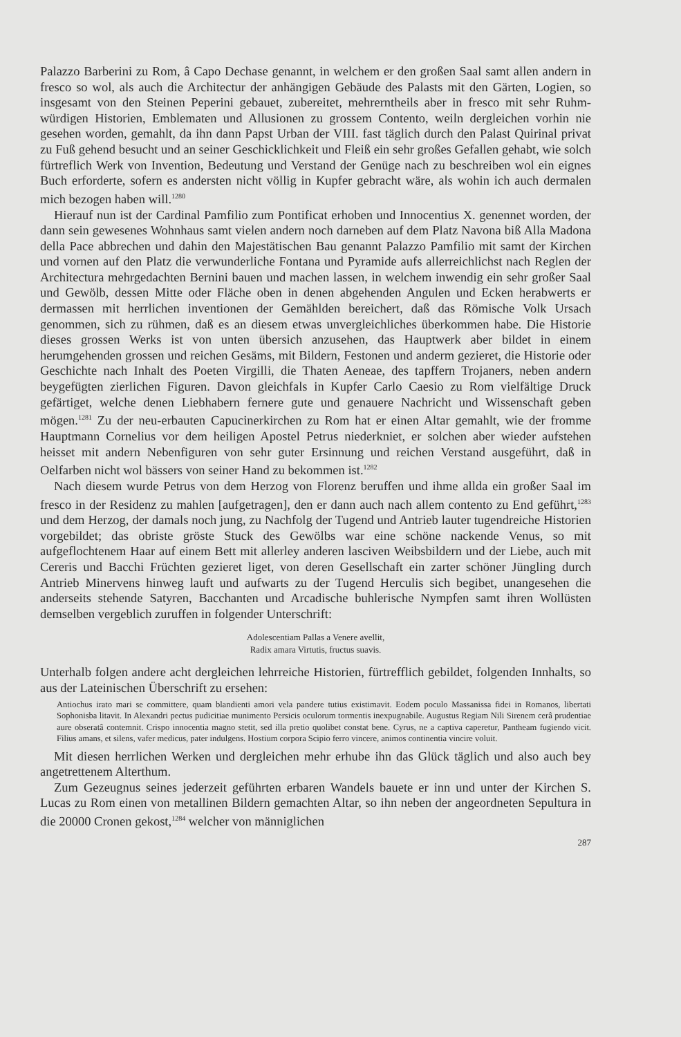Palazzo Barberini zu Rom, â Capo Dechase genannt, in welchem er den großen Saal samt allen andern in fresco so wol, als auch die Architectur der anhängigen Gebäude des Palasts mit den Gärten, Logien, so insgesamt von den Steinen Peperini gebauet, zubereitet, mehrerntheils aber in fresco mit sehr Ruhm-würdigen Historien, Emblematen und Allusionen zu grossem Contento, weiln dergleichen vorhin nie gesehen worden, gemahlt, da ihn dann Papst Urban der VIII. fast täglich durch den Palast Quirinal privat zu Fuß gehend besucht und an seiner Geschicklichkeit und Fleiß ein sehr großes Gefallen gehabt, wie solch fürtreflich Werk von Invention, Bedeutung und Verstand der Genüge nach zu beschreiben wol ein eignes Buch erforderte, sofern es andersten nicht völlig in Kupfer gebracht wäre, als wohin ich auch dermalen mich bezogen haben will.<sup>1280</sup>
Hierauf nun ist der Cardinal Pamfilio zum Pontificat erhoben und Innocentius X. genennet worden, der dann sein gewesenes Wohnhaus samt vielen andern noch darneben auf dem Platz Navona biß Alla Madona della Pace abbrechen und dahin den Majestätischen Bau genannt Palazzo Pamfilio mit samt der Kirchen und vornen auf den Platz die verwunderliche Fontana und Pyramide aufs allerreichlichst nach Reglen der Architectura mehrgedachten Bernini bauen und machen lassen, in welchem inwendig ein sehr großer Saal und Gewölb, dessen Mitte oder Fläche oben in denen abgehenden Angulen und Ecken herabwerts er dermassen mit herrlichen inventionen der Gemählden bereichert, daß das Römische Volk Ursach genommen, sich zu rühmen, daß es an diesem etwas unvergleichliches überkommen habe. Die Historie dieses grossen Werks ist von unten übersich anzusehen, das Hauptwerk aber bildet in einem herumgehenden grossen und reichen Gesäms, mit Bildern, Festonen und anderm gezieret, die Historie oder Geschichte nach Inhalt des Poeten Virgilli, die Thaten Aeneae, des tapffern Trojaners, neben andern beygefügten zierlichen Figuren. Davon gleichfals in Kupfer Carlo Caesio zu Rom vielfältige Druck gefärtiget, welche denen Liebhabern fernere gute und genauere Nachricht und Wissenschaft geben mögen.<sup>1281</sup> Zu der neu-erbauten Capucinerkirchen zu Rom hat er einen Altar gemahlt, wie der fromme Hauptmann Cornelius vor dem heiligen Apostel Petrus niederkniet, er solchen aber wieder aufstehen heisset mit andern Nebenfiguren von sehr guter Ersinnung und reichen Verstand ausgeführt, daß in Oelfarben nicht wol bässers von seiner Hand zu bekommen ist.<sup>1282</sup>
Nach diesem wurde Petrus von dem Herzog von Florenz beruffen und ihme allda ein großer Saal im fresco in der Residenz zu mahlen [aufgetragen], den er dann auch nach allem contento zu End geführt,<sup>1283</sup> und dem Herzog, der damals noch jung, zu Nachfolg der Tugend und Antrieb lauter tugendreiche Historien vorgebildet; das obriste gröste Stuck des Gewölbs war eine schöne nackende Venus, so mit aufgeflochtenem Haar auf einem Bett mit allerley anderen lasciven Weibsbildern und der Liebe, auch mit Cereris und Bacchi Früchten gezieret liget, von deren Gesellschaft ein zarter schöner Jüngling durch Antrieb Minervens hinweg lauft und aufwarts zu der Tugend Herculis sich begibet, unangesehen die anderseits stehende Satyren, Bacchanten und Arcadische buhlerische Nympfen samt ihren Wollüsten demselben vergeblich zuruffen in folgender Unterschrift:
Adolescentiam Pallas a Venere avellit,
Radix amara Virtutis, fructus suavis.
Unterhalb folgen andere acht dergleichen lehrreiche Historien, fürtrefflich gebildet, folgenden Innhalts, so aus der Lateinischen Überschrift zu ersehen:
Antiochus irato mari se committere, quam blandienti amori vela pandere tutius existimavit. Eodem poculo Massanissa fidei in Romanos, libertati Sophonisba litavit. In Alexandri pectus pudicitiae munimento Persicis oculorum tormentis inexpugnabile. Augustus Regiam Nili Sirenem cerâ prudentiae aure obseratâ contemnit. Crispo innocentia magno stetit, sed illa pretio quolibet constat bene. Cyrus, ne a captiva caperetur, Pantheam fugiendo vicit. Filius amans, et silens, vafer medicus, pater indulgens. Hostium corpora Scipio ferro vincere, animos continentia vincire voluit.
Mit diesen herrlichen Werken und dergleichen mehr erhube ihn das Glück täglich und also auch bey angetrettenem Alterthum.
Zum Gezeugnus seines jederzeit geführten erbaren Wandels bauete er inn und unter der Kirchen S. Lucas zu Rom einen von metallinen Bildern gemachten Altar, so ihn neben der angeordneten Sepultura in die 20000 Cronen gekost,<sup>1284</sup> welcher von männiglichen
287